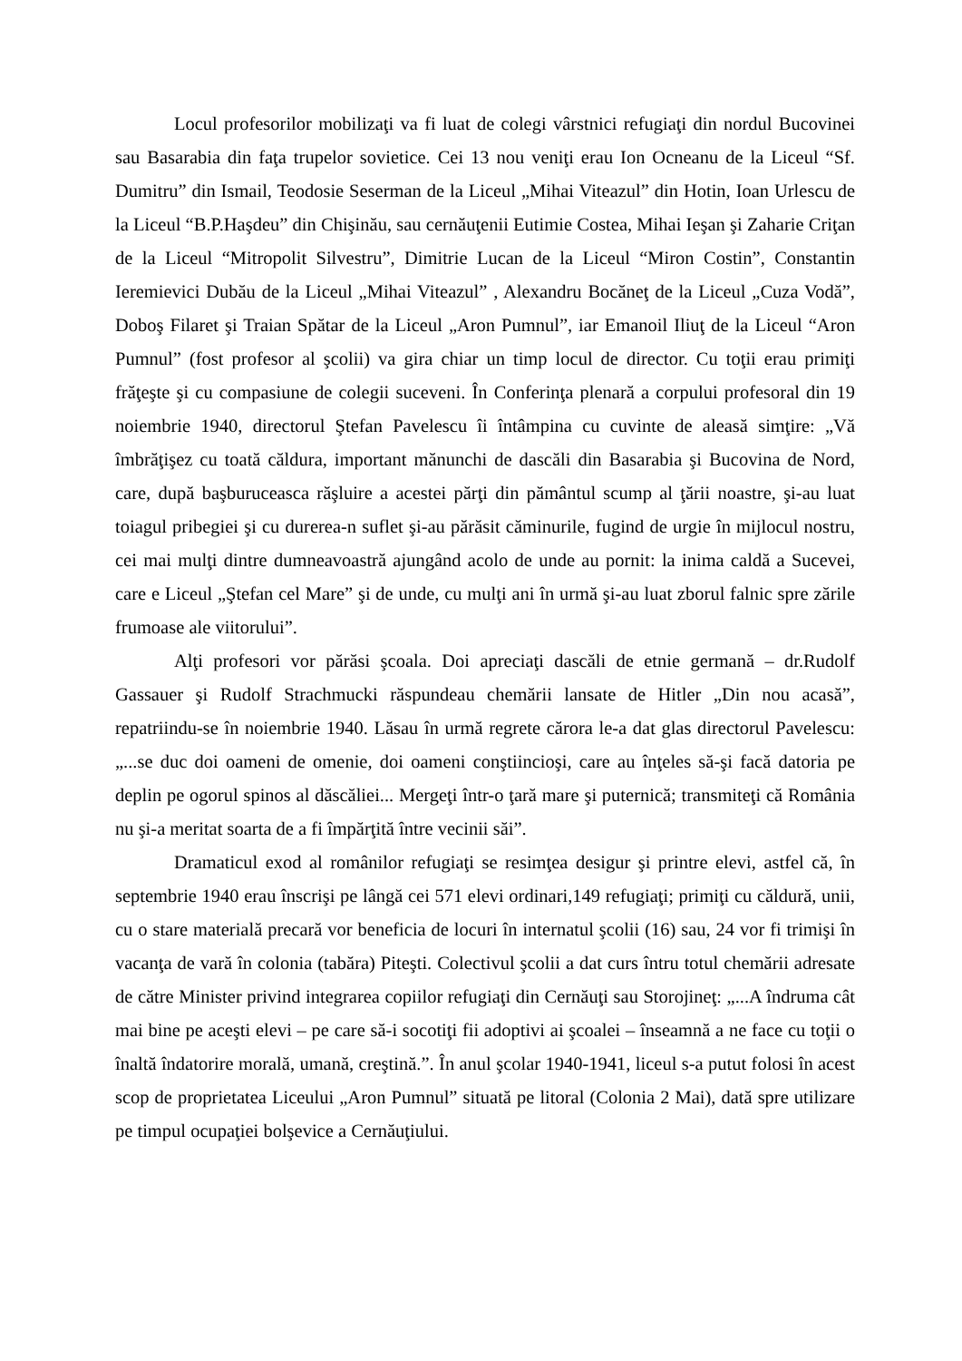Locul profesorilor mobilizaţi va fi luat de colegi vârstnici refugiaţi din nordul Bucovinei sau Basarabia din faţa trupelor sovietice. Cei 13 nou veniţi erau Ion Ocneanu de la Liceul “Sf. Dumitru” din Ismail, Teodosie Seserman de la Liceul „Mihai Viteazul” din Hotin, Ioan Urlescu de la Liceul “B.P.Haşdeu” din Chişinău, sau cernăuţenii Eutimie Costea, Mihai Ieşan şi Zaharie Criţan de la Liceul “Mitropolit Silvestru”, Dimitrie Lucan de la Liceul “Miron Costin”, Constantin Ieremievici Dubău de la Liceul „Mihai Viteazul” , Alexandru Bocăneţ de la Liceul „Cuza Vodă”, Doboş Filaret şi Traian Spătar de la Liceul „Aron Pumnul”, iar Emanoil Iliuţ de la Liceul “Aron Pumnul” (fost profesor al şcolii) va gira chiar un timp locul de director. Cu toţii erau primiţi frăţeşte şi cu compasiune de colegii suceveni. În Conferinţa plenară a corpului profesoral din 19 noiembrie 1940, directorul Ştefan Pavelescu îi întâmpina cu cuvinte de aleasă simţire: „Vă îmbrăţişez cu toată căldura, important mănunchi de dascăli din Basarabia şi Bucovina de Nord, care, după başburuceasca răşluire a acestei părţi din pământul scump al ţării noastre, şi-au luat toiagul pribegiei şi cu durerea-n suflet şi-au părăsit căminurile, fugind de urgie în mijlocul nostru, cei mai mulţi dintre dumneavoastră ajungând acolo de unde au pornit: la inima caldă a Sucevei, care e Liceul „Ştefan cel Mare” şi de unde, cu mulţi ani în urmă şi-au luat zborul falnic spre zările frumoase ale viitorului”.
Alţi profesori vor părăsi şcoala. Doi apreciaţi dascăli de etnie germană – dr.Rudolf Gassauer şi Rudolf Strachmucki răspundeau chemării lansate de Hitler „Din nou acasă”, repatriindu-se în noiembrie 1940. Lăsau în urmă regrete cărora le-a dat glas directorul Pavelescu: „...se duc doi oameni de omenie, doi oameni conştiincioşi, care au înţeles să-şi facă datoria pe deplin pe ogorul spinos al dăscăliei... Mergeţi într-o ţară mare şi puternică; transmiteţi că România nu şi-a meritat soarta de a fi împărţită între vecinii săi”.
Dramaticul exod al românilor refugiaţi se resimţea desigur şi printre elevi, astfel că, în septembrie 1940 erau înscrişi pe lângă cei 571 elevi ordinari,149 refugiaţi; primiţi cu căldură, unii, cu o stare materială precară vor beneficia de locuri în internatul şcolii (16) sau, 24 vor fi trimişi în vacanţa de vară în colonia (tabăra) Piteşti. Colectivul şcolii a dat curs întru totul chemării adresate de către Minister privind integrarea copiilor refugiaţi din Cernăuţi sau Storojineţ: „...A îndruma cât mai bine pe aceşti elevi – pe care să-i socotiţi fii adoptivi ai şcoalei – înseamnă a ne face cu toţii o înaltă îndatorire morală, umană, creştină.”. În anul şcolar 1940-1941, liceul s-a putut folosi în acest scop de proprietatea Liceului „Aron Pumnul” situată pe litoral (Colonia 2 Mai), dată spre utilizare pe timpul ocupaţiei bolşevice a Cernăuţiului.